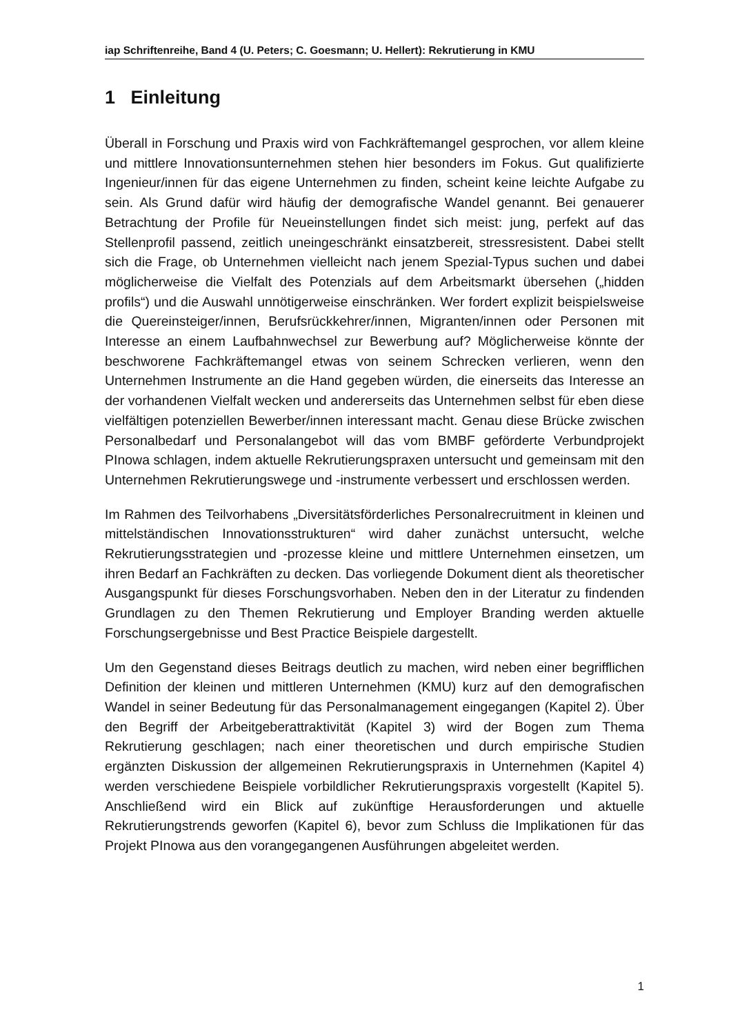iap Schriftenreihe, Band 4 (U. Peters; C. Goesmann; U. Hellert): Rekrutierung in KMU
1 Einleitung
Überall in Forschung und Praxis wird von Fachkräftemangel gesprochen, vor allem kleine und mittlere Innovationsunternehmen stehen hier besonders im Fokus. Gut qualifizierte Ingenieur/innen für das eigene Unternehmen zu finden, scheint keine leichte Aufgabe zu sein. Als Grund dafür wird häufig der demografische Wandel genannt. Bei genauerer Betrachtung der Profile für Neueinstellungen findet sich meist: jung, perfekt auf das Stellenprofil passend, zeitlich uneingeschränkt einsatzbereit, stressresistent. Dabei stellt sich die Frage, ob Unternehmen vielleicht nach jenem Spezial-Typus suchen und dabei möglicherweise die Vielfalt des Potenzials auf dem Arbeitsmarkt übersehen („hidden profils“) und die Auswahl unnötigerweise einschränken. Wer fordert explizit beispielsweise die Quereinsteiger/innen, Berufsrückkehrer/innen, Migranten/innen oder Personen mit Interesse an einem Laufbahnwechsel zur Bewerbung auf? Möglicherweise könnte der beschworene Fachkräftemangel etwas von seinem Schrecken verlieren, wenn den Unternehmen Instrumente an die Hand gegeben würden, die einerseits das Interesse an der vorhandenen Vielfalt wecken und andererseits das Unternehmen selbst für eben diese vielfältigen potenziellen Bewerber/innen interessant macht. Genau diese Brücke zwischen Personalbedarf und Personalangebot will das vom BMBF geförderte Verbundprojekt PInowa schlagen, indem aktuelle Rekrutierungspraxen untersucht und gemeinsam mit den Unternehmen Rekrutierungswege und -instrumente verbessert und erschlossen werden.
Im Rahmen des Teilvorhabens „Diversitätsförderliches Personalrecruitment in kleinen und mittelständischen Innovationsstrukturen“ wird daher zunächst untersucht, welche Rekrutierungsstrategien und -prozesse kleine und mittlere Unternehmen einsetzen, um ihren Bedarf an Fachkräften zu decken. Das vorliegende Dokument dient als theoretischer Ausgangspunkt für dieses Forschungsvorhaben. Neben den in der Literatur zu findenden Grundlagen zu den Themen Rekrutierung und Employer Branding werden aktuelle Forschungsergebnisse und Best Practice Beispiele dargestellt.
Um den Gegenstand dieses Beitrags deutlich zu machen, wird neben einer begrifflichen Definition der kleinen und mittleren Unternehmen (KMU) kurz auf den demografischen Wandel in seiner Bedeutung für das Personalmanagement eingegangen (Kapitel 2). Über den Begriff der Arbeitgeberattraktivität (Kapitel 3) wird der Bogen zum Thema Rekrutierung geschlagen; nach einer theoretischen und durch empirische Studien ergänzten Diskussion der allgemeinen Rekrutierungspraxis in Unternehmen (Kapitel 4) werden verschiedene Beispiele vorbildlicher Rekrutierungspraxis vorgestellt (Kapitel 5). Anschließend wird ein Blick auf zukünftige Herausforderungen und aktuelle Rekrutierungstrends geworfen (Kapitel 6), bevor zum Schluss die Implikationen für das Projekt PInowa aus den vorangegangenen Ausführungen abgeleitet werden.
1